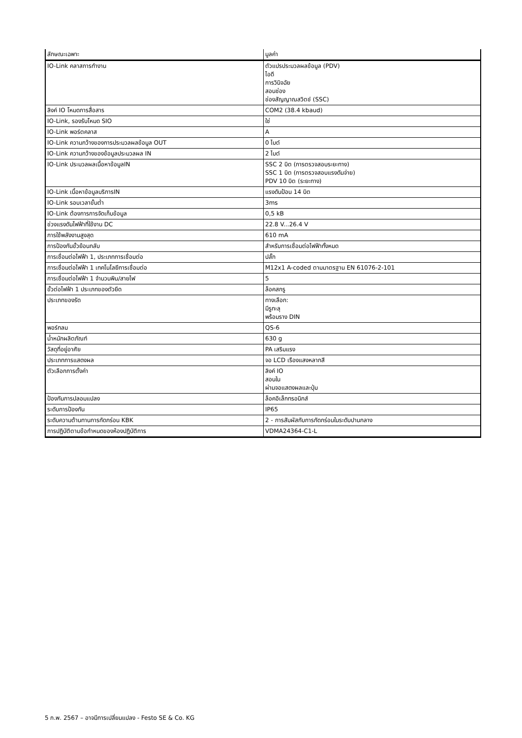| ลักษณะเฉพาะ | มูลค่า |
| --- | --- |
| IO-Link คลาสการทำงาน | ตัวแปรประมวลผลข้อมูล (PDV) ไอดี การวินิจฉัย สอนช่อง ช่องสัญญาณสวิตช์ (SSC) |
| ลิงค์ IO โหมดการสื่อสาร | COM2 (38.4 kbaud) |
| IO-Link, รองรับโหมด SIO | ใช่ |
| IO-Link พอร์ตคลาส | A |
| IO-Link ความกว้างของการประมวลผลข้อมูล OUT | 0 ไบต์ |
| IO-Link ความกว้างของข้อมูลประมวลผล IN | 2 ไบต์ |
| IO-Link ประมวลผลเนื้อหาข้อมูลIN | SSC 2 บิต (การตรวจสอบระยะทาง) SSC 1 บิต (การตรวจสอบแรงดันจ่าย) PDV 10 บิต (ระยะทาง) |
| IO-Link เนื้อหาข้อมูลบริการIN | แรงดันป้อน 14 บิต |
| IO-Link รอบเวลาขั้นต่ำ | 3ms |
| IO-Link ต้องการการจัดเก็บข้อมูล | 0,5 kB |
| ช่วงแรงดันไฟฟ้าที่ใช้งาน DC | 22.8 V...26.4 V |
| การใช้พลังงานสูงสุด | 610 mA |
| การป้องกันขั้วย้อนกลับ | สำหรับการเชื่อมต่อไฟฟ้าทั้งหมด |
| การเชื่อมต่อไฟฟ้า 1, ประเภทการเชื่อมต่อ | ปลั๊ก |
| การเชื่อมต่อไฟฟ้า 1 เทคโนโลยีการเชื่อมต่อ | M12x1 A-coded ตามมาตรฐาน EN 61076-2-101 |
| การเชื่อมต่อไฟฟ้า 1 จำนวนพิน/สายไฟ | 5 |
| ขั้วต่อไฟฟ้า 1 ประเภทของตัวยึด | ล็อคสกรู |
| ประเภทของรัด | ทางเลือก: มีรูทะลุ พร้อมราง DIN |
| พอร์ทลม | QS-6 |
| น้ำหนักผลิตภัณฑ์ | 630 g |
| วัสดุที่อยู่อาศัย | PA เสริมแรง |
| ประเภทการแสดงผล | จอ LCD เรืองแสงหลากสี |
| ตัวเลือกการตั้งค่า | ลิงค์ IO สอนใน ผ่านจอแสดงผลและปุ่ม |
| ป้องกันการปลอมแปลง | ล็อคอิเล็กทรอนิกส์ |
| ระดับการป้องกัน | IP65 |
| ระดับความต้านทานการกัดกร่อน KBK | 2 - การสัมผัสกับการกัดกร่อนในระดับปานกลาง |
| การปฏิบัติตามข้อกำหนดของห้องปฏิบัติการ | VDMA24364-C1-L |
5 ก.พ. 2567 – อาจมีการเปลี่ยนแปลง - Festo SE & Co. KG